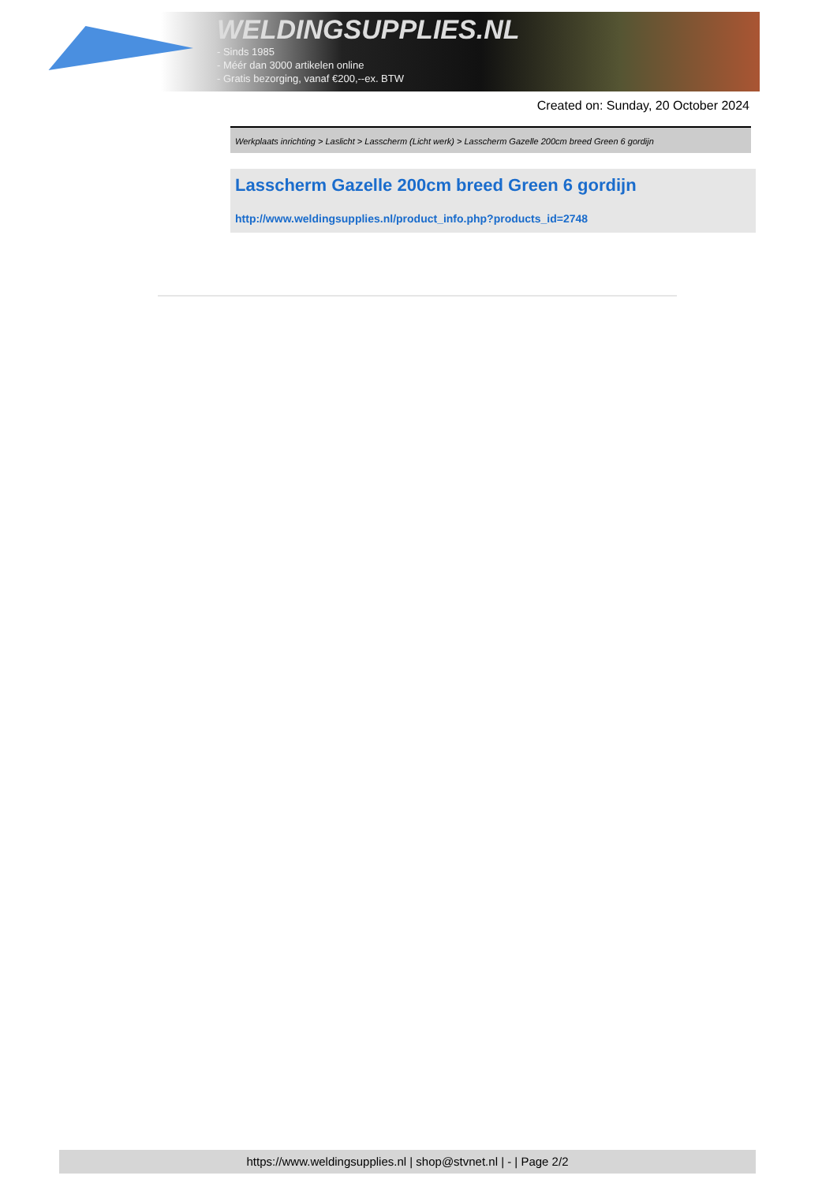WELDINGSUPPLIES.NL
- Sinds 1985
- Méér dan 3000 artikelen online
- Gratis bezorging, vanaf €200,--ex. BTW
Created on: Sunday, 20 October 2024
Werkplaats inrichting > Laslicht > Lasscherm (Licht werk) > Lasscherm Gazelle 200cm breed Green 6 gordijn
Lasscherm Gazelle 200cm breed Green 6 gordijn
http://www.weldingsupplies.nl/product_info.php?products_id=2748
https://www.weldingsupplies.nl | shop@stvnet.nl | - | Page 2/2